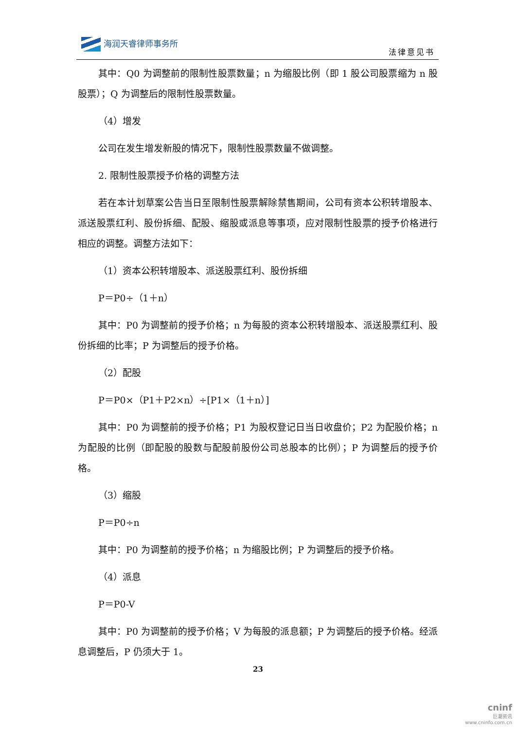海润天睿律师事务所
法律意见书
其中：Q0 为调整前的限制性股票数量；n 为缩股比例（即 1 股公司股票缩为 n 股股票）；Q 为调整后的限制性股票数量。
（4）增发
公司在发生增发新股的情况下，限制性股票数量不做调整。
2. 限制性股票授予价格的调整方法
若在本计划草案公告当日至限制性股票解除禁售期间，公司有资本公积转增股本、派送股票红利、股份拆细、配股、缩股或派息等事项，应对限制性股票的授予价格进行相应的调整。调整方法如下：
（1）资本公积转增股本、派送股票红利、股份拆细
P＝P0÷（1＋n）
其中：P0 为调整前的授予价格；n 为每股的资本公积转增股本、派送股票红利、股份拆细的比率；P 为调整后的授予价格。
（2）配股
P＝P0×（P1＋P2×n）÷[P1×（1＋n）]
其中：P0 为调整前的授予价格；P1 为股权登记日当日收盘价；P2 为配股价格；n 为配股的比例（即配股的股数与配股前股份公司总股本的比例）；P 为调整后的授予价格。
（3）缩股
P＝P0÷n
其中：P0 为调整前的授予价格；n 为缩股比例；P 为调整后的授予价格。
（4）派息
P＝P0-V
其中：P0 为调整前的授予价格；V 为每股的派息额；P 为调整后的授予价格。经派息调整后，P 仍须大于 1。
23
cninf
巨潮资讯
www.cninfo.com.cn